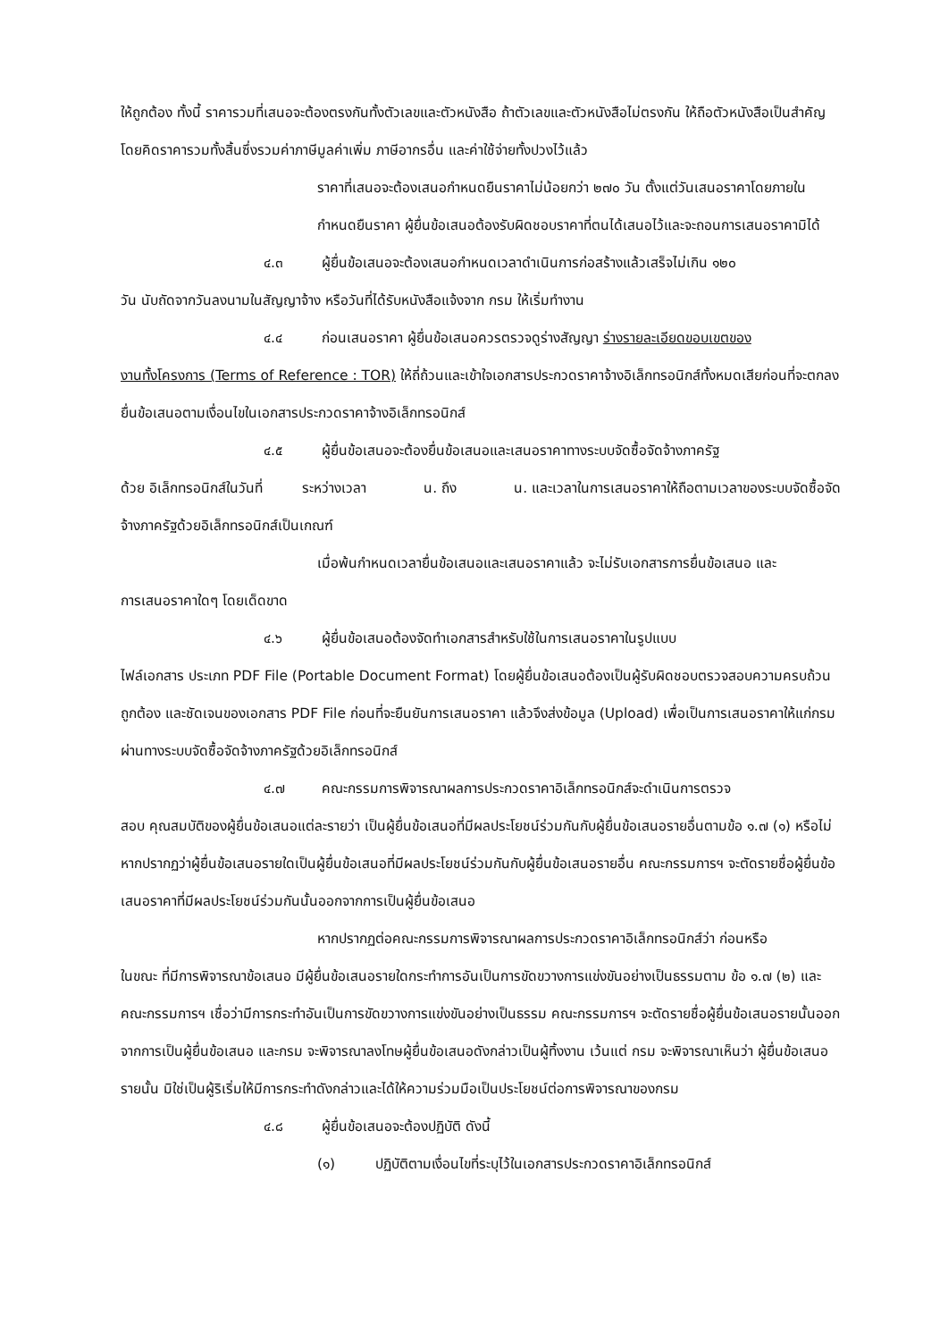ให้ถูกต้อง ทั้งนี้ ราคารวมที่เสนอจะต้องตรงกันทั้งตัวเลขและตัวหนังสือ ถ้าตัวเลขและตัวหนังสือไม่ตรงกัน ให้ถือตัวหนังสือเป็นสำคัญ โดยคิดราคารวมทั้งสิ้นซึ่งรวมค่าภาษีมูลค่าเพิ่ม ภาษีอากรอื่น และค่าใช้จ่ายทั้งปวงไว้แล้ว
ราคาที่เสนอจะต้องเสนอกำหนดยืนราคาไม่น้อยกว่า ๒๗๐ วัน ตั้งแต่วันเสนอราคาโดยภายในกำหนดยืนราคา ผู้ยื่นข้อเสนอต้องรับผิดชอบราคาที่ตนได้เสนอไว้และจะถอนการเสนอราคามิได้
๔.๓ ผู้ยื่นข้อเสนอจะต้องเสนอกำหนดเวลาดำเนินการก่อสร้างแล้วเสร็จไม่เกิน ๑๒๐
วัน นับถัดจากวันลงนามในสัญญาจ้าง หรือวันที่ได้รับหนังสือแจ้งจาก กรม ให้เริ่มทำงาน
๔.๔ ก่อนเสนอราคา ผู้ยื่นข้อเสนอควรตรวจดูร่างสัญญา ร่างรายละเอียดขอบเขตของ
งานทั้งโครงการ (Terms of Reference : TOR) ให้ถี่ถ้วนและเข้าใจเอกสารประกวดราคาจ้างอิเล็กทรอนิกส์ทั้งหมดเสียก่อนที่จะตกลงยื่นข้อเสนอตามเงื่อนไขในเอกสารประกวดราคาจ้างอิเล็กทรอนิกส์
๔.๕ ผู้ยื่นข้อเสนอจะต้องยื่นข้อเสนอและเสนอราคาทางระบบจัดซื้อจัดจ้างภาครัฐ
ด้วย อิเล็กทรอนิกส์ในวันที่ ระหว่างเวลา น. ถึง น. และเวลาในการเสนอราคาให้ถือตามเวลาของระบบจัดซื้อจัดจ้างภาครัฐด้วยอิเล็กทรอนิกส์เป็นเกณฑ์
เมื่อพ้นกำหนดเวลายื่นข้อเสนอและเสนอราคาแล้ว จะไม่รับเอกสารการยื่นข้อเสนอ และ
การเสนอราคาใดๆ โดยเด็ดขาด
๔.๖ ผู้ยื่นข้อเสนอต้องจัดทำเอกสารสำหรับใช้ในการเสนอราคาในรูปแบบ
ไฟล์เอกสาร ประเภท PDF File (Portable Document Format) โดยผู้ยื่นข้อเสนอต้องเป็นผู้รับผิดชอบตรวจสอบความครบถ้วน ถูกต้อง และชัดเจนของเอกสาร PDF File ก่อนที่จะยืนยันการเสนอราคา แล้วจึงส่งข้อมูล (Upload) เพื่อเป็นการเสนอราคาให้แก่กรม ผ่านทางระบบจัดซื้อจัดจ้างภาครัฐด้วยอิเล็กทรอนิกส์
๔.๗ คณะกรรมการพิจารณาผลการประกวดราคาอิเล็กทรอนิกส์จะดำเนินการตรวจ
สอบ คุณสมบัติของผู้ยื่นข้อเสนอแต่ละรายว่า เป็นผู้ยื่นข้อเสนอที่มีผลประโยชน์ร่วมกันกับผู้ยื่นข้อเสนอรายอื่นตามข้อ ๑.๗ (๑) หรือไม่ หากปรากฏว่าผู้ยื่นข้อเสนอรายใดเป็นผู้ยื่นข้อเสนอที่มีผลประโยชน์ร่วมกันกับผู้ยื่นข้อเสนอรายอื่น คณะกรรมการฯ จะตัดรายชื่อผู้ยื่นข้อเสนอราคาที่มีผลประโยชน์ร่วมกันนั้นออกจากการเป็นผู้ยื่นข้อเสนอ
หากปรากฏต่อคณะกรรมการพิจารณาผลการประกวดราคาอิเล็กทรอนิกส์ว่า ก่อนหรือ
ในขณะ ที่มีการพิจารณาข้อเสนอ มีผู้ยื่นข้อเสนอรายใดกระทำการอันเป็นการขัดขวางการแข่งขันอย่างเป็นธรรมตาม ข้อ ๑.๗ (๒) และคณะกรรมการฯ เชื่อว่ามีการกระทำอันเป็นการขัดขวางการแข่งขันอย่างเป็นธรรม คณะกรรมการฯ จะตัดรายชื่อผู้ยื่นข้อเสนอรายนั้นออกจากการเป็นผู้ยื่นข้อเสนอ และกรม จะพิจารณาลงโทษผู้ยื่นข้อเสนอดังกล่าวเป็นผู้ทิ้งงาน เว้นแต่ กรม จะพิจารณาเห็นว่า ผู้ยื่นข้อเสนอรายนั้น มิใช่เป็นผู้ริเริ่มให้มีการกระทำดังกล่าวและได้ให้ความร่วมมือเป็นประโยชน์ต่อการพิจารณาของกรม
๔.๘ ผู้ยื่นข้อเสนอจะต้องปฏิบัติ ดังนี้
(๑) ปฏิบัติตามเงื่อนไขที่ระบุไว้ในเอกสารประกวดราคาอิเล็กทรอนิกส์